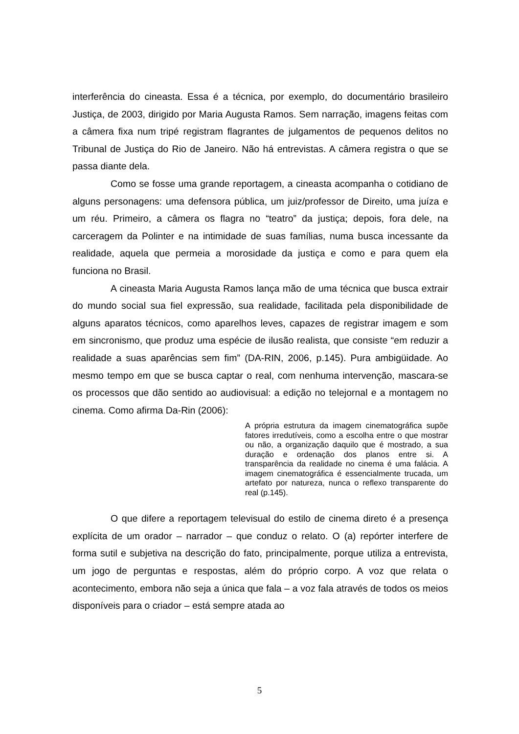interferência do cineasta. Essa é a técnica, por exemplo, do documentário brasileiro Justiça, de 2003, dirigido por Maria Augusta Ramos. Sem narração, imagens feitas com a câmera fixa num tripé registram flagrantes de julgamentos de pequenos delitos no Tribunal de Justiça do Rio de Janeiro. Não há entrevistas. A câmera registra o que se passa diante dela.
Como se fosse uma grande reportagem, a cineasta acompanha o cotidiano de alguns personagens: uma defensora pública, um juiz/professor de Direito, uma juíza e um réu. Primeiro, a câmera os flagra no “teatro” da justiça; depois, fora dele, na carceragem da Polinter e na intimidade de suas famílias, numa busca incessante da realidade, aquela que permeia a morosidade da justiça e como e para quem ela funciona no Brasil.
A cineasta Maria Augusta Ramos lança mão de uma técnica que busca extrair do mundo social sua fiel expressão, sua realidade, facilitada pela disponibilidade de alguns aparatos técnicos, como aparelhos leves, capazes de registrar imagem e som em sincronismo, que produz uma espécie de ilusão realista, que consiste “em reduzir a realidade a suas aparências sem fim” (DA-RIN, 2006, p.145). Pura ambigüidade. Ao mesmo tempo em que se busca captar o real, com nenhuma intervenção, mascara-se os processos que dão sentido ao audiovisual: a edição no telejornal e a montagem no cinema. Como afirma Da-Rin (2006):
A própria estrutura da imagem cinematográfica supõe fatores irredutíveis, como a escolha entre o que mostrar ou não, a organização daquilo que é mostrado, a sua duração e ordenação dos planos entre si. A transparência da realidade no cinema é uma falácia. A imagem cinematográfica é essencialmente trucada, um artefato por natureza, nunca o reflexo transparente do real (p.145).
O que difere a reportagem televisual do estilo de cinema direto é a presença explícita de um orador – narrador – que conduz o relato. O (a) repórter interfere de forma sutil e subjetiva na descrição do fato, principalmente, porque utiliza a entrevista, um jogo de perguntas e respostas, além do próprio corpo. A voz que relata o acontecimento, embora não seja a única que fala – a voz fala através de todos os meios disponíveis para o criador – está sempre atada ao
5